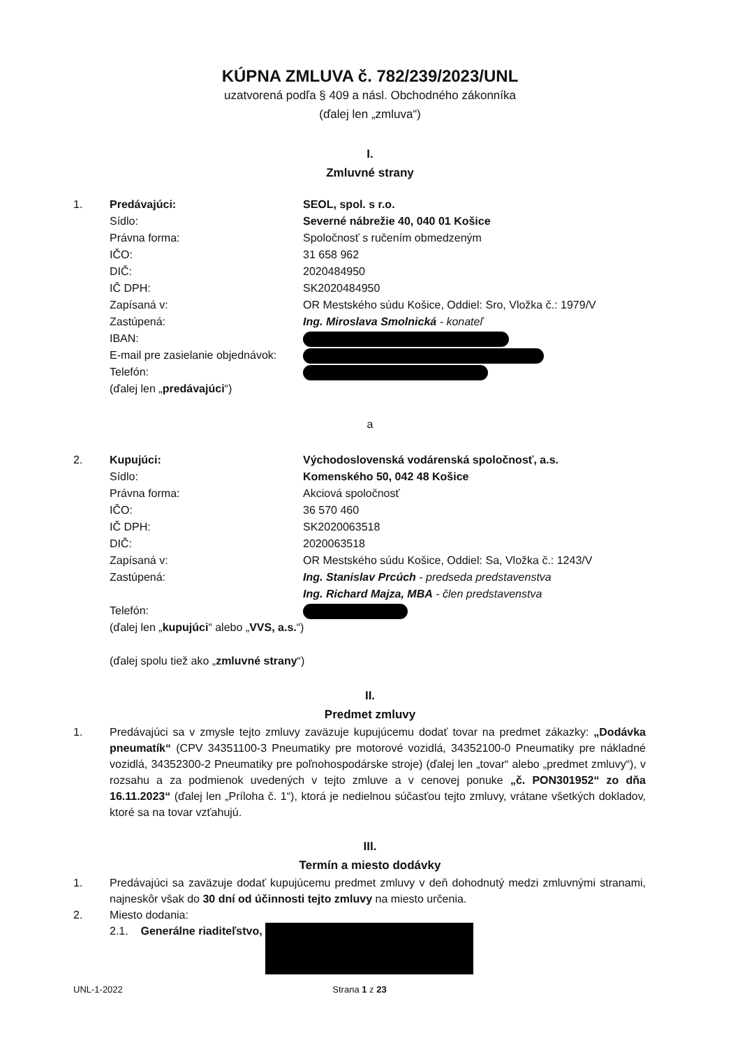KÚPNA ZMLUVA č. 782/239/2023/UNL
uzatvorená podľa § 409 a násl. Obchodného zákonníka
(ďalej len „zmluva“)
I.
Zmluvné strany
| 1. | Predávajúci: | SEOL, spol. s r.o. |
| | Sídlo: | Severné nábrežie 40, 040 01 Košice |
| | Právna forma: | Spoločnosť s ručením obmedzeným |
| | IČO: | 31 658 962 |
| | DIČ: | 2020484950 |
| | IČ DPH: | SK2020484950 |
| | Zapísaná v: | OR Mestského súdu Košice, Oddiel: Sro, Vložka č.: 1979/V |
| | Zastúpená: | Ing. Miroslava Smolnická - konateľ |
| | IBAN: | |
| | E-mail pre zasielanie objednávok: | |
| | Telefón: | |
| | (ďalej len „ predávajúci “) | |
a
| 2. | Kupujúci: | Východoslovenská vodárenská spoločnosť, a.s. |
| | Sídlo: | Komenského 50, 042 48 Košice |
| | Právna forma: | Akciová spoločnosť |
| | IČO: | 36 570 460 |
| | IČ DPH: | SK2020063518 |
| | DIČ: | 2020063518 |
| | Zapísaná v: | OR Mestského súdu Košice, Oddiel: Sa, Vložka č.: 1243/V |
| | Zastúpená: | Ing. Stanislav Prcúch - predseda predstavenstva Ing. Richard Majza, MBA - člen predstavenstva |
| | Telefón: | |
| | (ďalej len „ kupujúci “ alebo „ VVS, a.s. “) | |
| | (ďalej spolu tiež ako „ zmluvné strany “) | |
II.
Predmet zmluvy
1. Predávajúci sa v zmysle tejto zmluvy zaväzuje kupujúcemu dodať tovar na predmet zákazky: „Dodávka pneumatík“ (CPV 34351100-3 Pneumatiky pre motorové vozidlá, 34352100-0 Pneumatiky pre nákladné vozidlá, 34352300-2 Pneumatiky pre poľnohospodárske stroje) (ďalej len „tovar“ alebo „predmet zmluvy“), v rozsahu a za podmienok uvedených v tejto zmluve a v cenovej ponuke „č. PON301952“ zo dňa 16.11.2023“ (ďalej len „Príloha č. 1“), ktorá je nedielnou súčasťou tejto zmluvy, vrátane všetkých dokladov, ktoré sa na tovar vzťahujú.
III.
Termín a miesto dodávky
1. Predávajúci sa zaväzuje dodať kupujúcemu predmet zmluvy v deň dohodnutý medzi zmluvnými stranami, najneskôr však do 30 dní od účinnosti tejto zmluvy na miesto určenia.
2. Miesto dodania:
2.1. Generálne riaditeľstvo,
UNL-1-2022 Strana 1 z 23